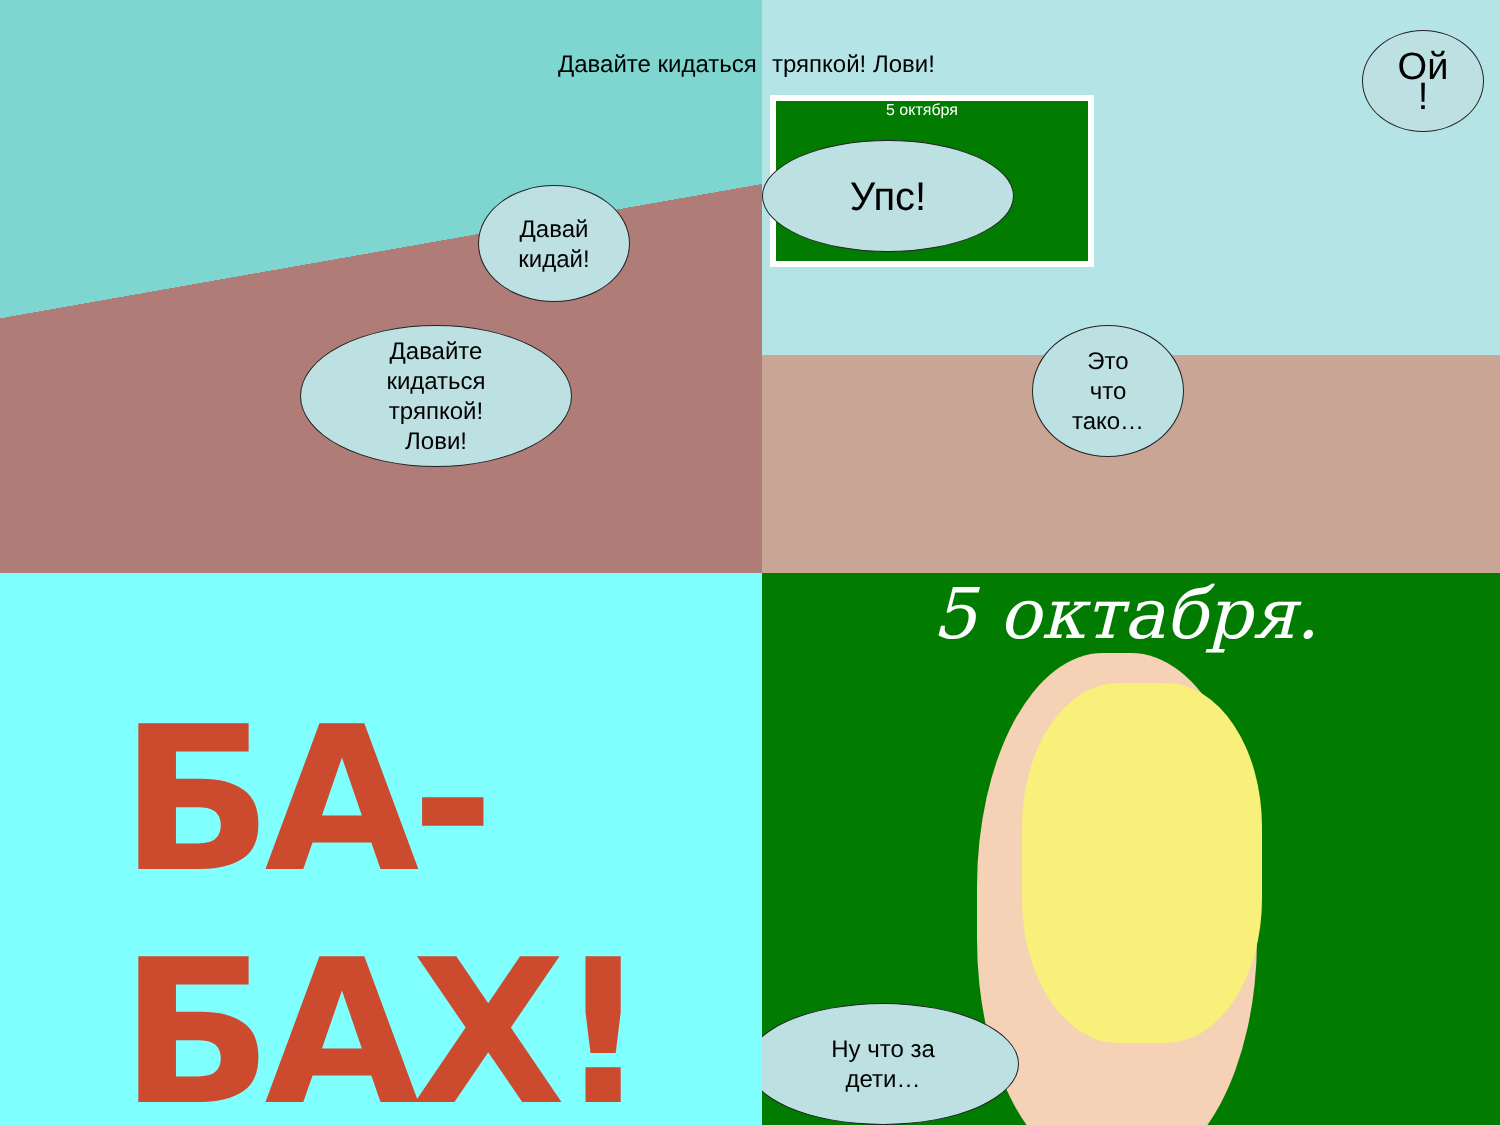Давайте кидаться
Давай
кидай!
Давайте
кидаться
тряпкой!
Лови!
тряпкой! Лови!
5 октября
Упс!
Ой
!
Это
что
тако…
БА-БАХ!
5 октабря.
Ну что за
дети…